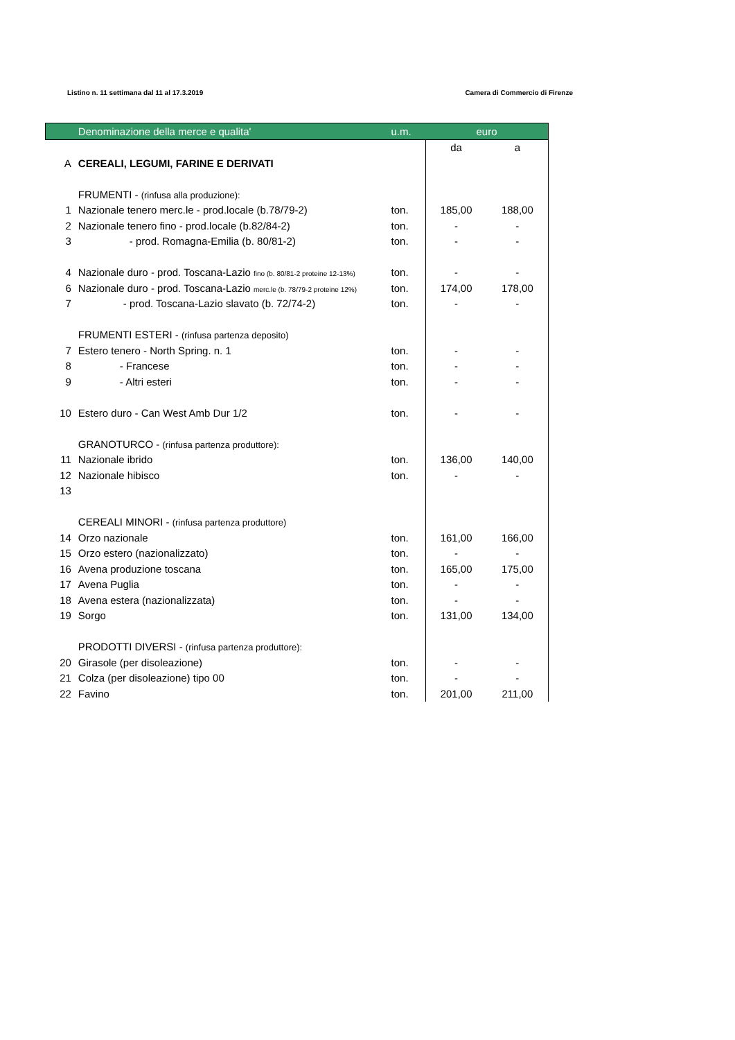Listino n. 11 settimana dal 11 al 17.3.2019 Camera di Commercio di Firenze
| | Denominazione della merce e qualita' | u.m. | euro | |
| --- | --- | --- | --- | --- |
| | | | da | a |
| A | CEREALI, LEGUMI, FARINE E DERIVATI | | | |
| | FRUMENTI - (rinfusa alla produzione): | | | |
| 1 | Nazionale tenero merc.le - prod.locale (b.78/79-2) | ton. | 185,00 | 188,00 |
| 2 | Nazionale tenero fino - prod.locale (b.82/84-2) | ton. | - | - |
| 3 | - prod. Romagna-Emilia (b. 80/81-2) | ton. | - | - |
| 4 | Nazionale duro - prod. Toscana-Lazio fino (b. 80/81-2 proteine 12-13%) | ton. | - | - |
| 6 | Nazionale duro - prod. Toscana-Lazio merc.le (b. 78/79-2 proteine 12%) | ton. | 174,00 | 178,00 |
| 7 | - prod. Toscana-Lazio slavato (b. 72/74-2) | ton. | - | - |
| | FRUMENTI ESTERI - (rinfusa partenza deposito) | | | |
| 7 | Estero tenero - North Spring. n. 1 | ton. | - | - |
| 8 | - Francese | ton. | - | - |
| 9 | - Altri esteri | ton. | - | - |
| 10 | Estero duro - Can West Amb Dur 1/2 | ton. | - | - |
| | GRANOTURCO - (rinfusa partenza produttore): | | | |
| 11 | Nazionale ibrido | ton. | 136,00 | 140,00 |
| 12 | Nazionale hibisco | ton. | - | - |
| 13 | | | | |
| | CEREALI MINORI - (rinfusa partenza produttore) | | | |
| 14 | Orzo nazionale | ton. | 161,00 | 166,00 |
| 15 | Orzo estero (nazionalizzato) | ton. | - | - |
| 16 | Avena produzione toscana | ton. | 165,00 | 175,00 |
| 17 | Avena Puglia | ton. | - | - |
| 18 | Avena estera (nazionalizzata) | ton. | - | - |
| 19 | Sorgo | ton. | 131,00 | 134,00 |
| | PRODOTTI DIVERSI - (rinfusa partenza produttore): | | | |
| 20 | Girasole (per disoleazione) | ton. | - | - |
| 21 | Colza (per disoleazione) tipo 00 | ton. | - | - |
| 22 | Favino | ton. | 201,00 | 211,00 |